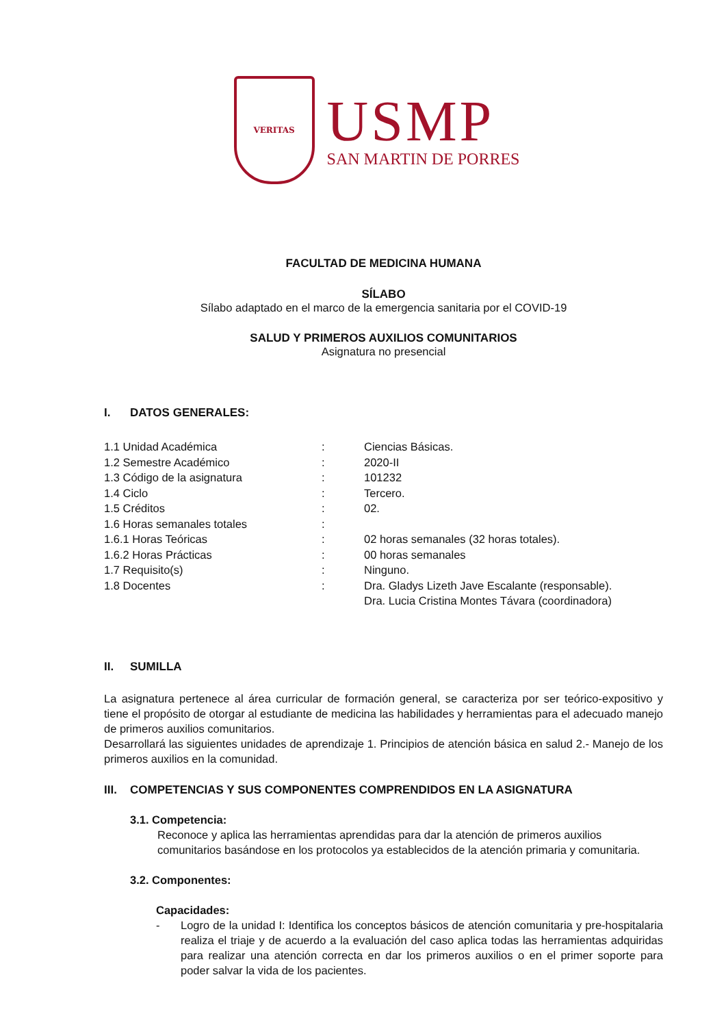VERITAS
USMP
SAN MARTIN DE PORRES
FACULTAD DE MEDICINA HUMANA
SÍLABO
Sílabo adaptado en el marco de la emergencia sanitaria por el COVID-19
SALUD Y PRIMEROS AUXILIOS COMUNITARIOS
Asignatura no presencial
I. DATOS GENERALES:
| 1.1 Unidad Académica | : | Ciencias Básicas. |
| 1.2 Semestre Académico | : | 2020-II |
| 1.3 Código de la asignatura | : | 101232 |
| 1.4 Ciclo | : | Tercero. |
| 1.5 Créditos | : | 02. |
| 1.6 Horas semanales totales | : | |
| 1.6.1 Horas Teóricas | : | 02 horas semanales (32 horas totales). |
| 1.6.2 Horas Prácticas | : | 00 horas semanales |
| 1.7 Requisito(s) | : | Ninguno. |
| 1.8 Docentes | : | Dra. Gladys Lizeth Jave Escalante (responsable). Dra. Lucia Cristina Montes Távara (coordinadora) |
II. SUMILLA
La asignatura pertenece al área curricular de formación general, se caracteriza por ser teórico-expositivo y tiene el propósito de otorgar al estudiante de medicina las habilidades y herramientas para el adecuado manejo de primeros auxilios comunitarios.
Desarrollará las siguientes unidades de aprendizaje 1. Principios de atención básica en salud 2.- Manejo de los primeros auxilios en la comunidad.
III. COMPETENCIAS Y SUS COMPONENTES COMPRENDIDOS EN LA ASIGNATURA
3.1. Competencia:
Reconoce y aplica las herramientas aprendidas para dar la atención de primeros auxilios comunitarios basándose en los protocolos ya establecidos de la atención primaria y comunitaria.
3.2. Componentes:
Capacidades:
- Logro de la unidad I: Identifica los conceptos básicos de atención comunitaria y pre-hospitalaria realiza el triaje y de acuerdo a la evaluación del caso aplica todas las herramientas adquiridas para realizar una atención correcta en dar los primeros auxilios o en el primer soporte para poder salvar la vida de los pacientes.